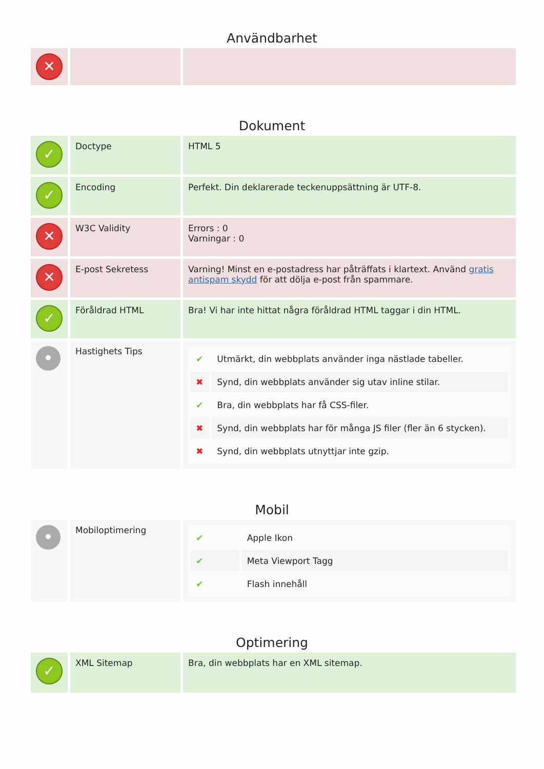Användbarhet
| ✕ | | |
Dokument
| ✓ | Doctype | HTML 5 |
| ✓ | Encoding | Perfekt. Din deklarerade teckenuppsättning är UTF-8. |
| ✕ | W3C Validity | Errors : 0 Varningar : 0 |
| ✕ | E-post Sekretess | Varning! Minst en e-postadress har påträffats i klartext. Använd gratis antispam skydd för att dölja e-post från spammare. |
| ✓ | Föråldrad HTML | Bra! Vi har inte hittat några föråldrad HTML taggar i din HTML. |
| • | Hastighets Tips | / ✔ / Utmärkt, din webbplats använder inga nästlade tabeller. / / ✖ / Synd, din webbplats använder sig utav inline stilar. / / ✔ / Bra, din webbplats har få CSS-filer. / / ✖ / Synd, din webbplats har för många JS filer (fler än 6 stycken). / / ✖ / Synd, din webbplats utnyttjar inte gzip. / |
Mobil
| • | Mobiloptimering | / ✔ / Apple Ikon / / ✔ / Meta Viewport Tagg / / ✔ / Flash innehåll / |
Optimering
| ✓ | XML Sitemap | Bra, din webbplats har en XML sitemap. |